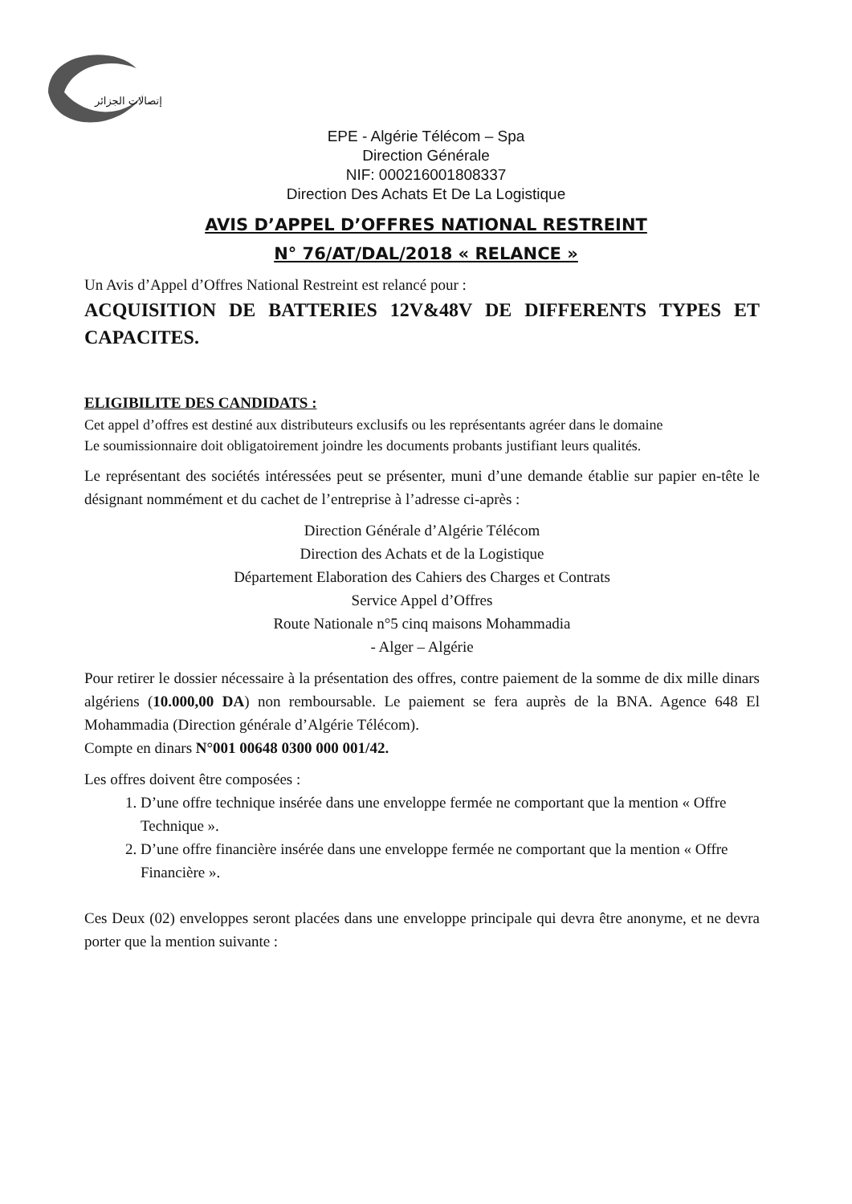إتصالات الجزائر
EPE - Algérie Télécom – Spa
Direction Générale
NIF: 000216001808337
Direction Des Achats Et De La Logistique
AVIS D’APPEL D’OFFRES NATIONAL RESTREINT
N° 76/AT/DAL/2018 « RELANCE »
Un Avis d’Appel d’Offres National Restreint est relancé pour :
ACQUISITION DE BATTERIES 12V&48V DE DIFFERENTS TYPES ET CAPACITES.
ELIGIBILITE DES CANDIDATS :
Cet appel d’offres est destiné aux distributeurs exclusifs ou les représentants agréer dans le domaine
Le soumissionnaire doit obligatoirement joindre les documents probants justifiant leurs qualités.
Le représentant des sociétés intéressées peut se présenter, muni d’une demande établie sur papier en-tête le désignant nommément et du cachet de l’entreprise à l’adresse ci-après :
Direction Générale d’Algérie Télécom
Direction des Achats et de la Logistique
Département Elaboration des Cahiers des Charges et Contrats
Service Appel d’Offres
Route Nationale n°5 cinq maisons Mohammadia
- Alger – Algérie
Pour retirer le dossier nécessaire à la présentation des offres, contre paiement de la somme de dix mille dinars algériens (10.000,00 DA) non remboursable. Le paiement se fera auprès de la BNA. Agence 648 El Mohammadia (Direction générale d’Algérie Télécom).
Compte en dinars N°001 00648 0300 000 001/42.
Les offres doivent être composées :
1. D’une offre technique insérée dans une enveloppe fermée ne comportant que la mention « Offre Technique ».
2. D’une offre financière insérée dans une enveloppe fermée ne comportant que la mention « Offre Financière ».
Ces Deux (02) enveloppes seront placées dans une enveloppe principale qui devra être anonyme, et ne devra porter que la mention suivante :